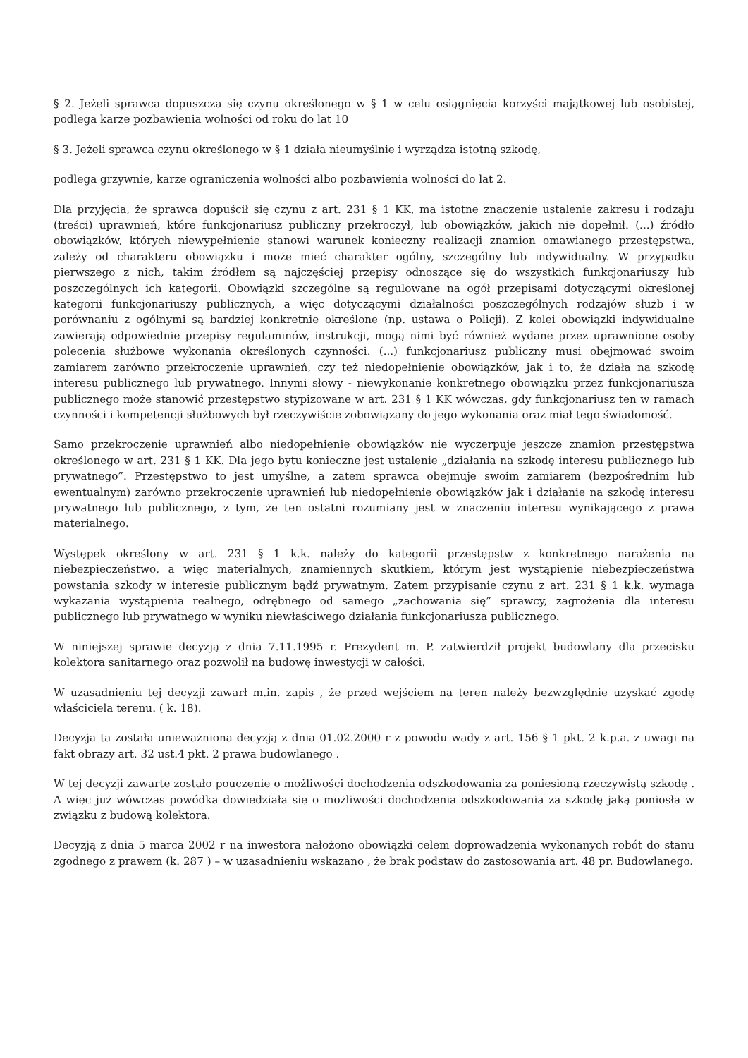§ 2. Jeżeli sprawca dopuszcza się czynu określonego w § 1 w celu osiągnięcia korzyści majątkowej lub osobistej, podlega karze pozbawienia wolności od roku do lat 10
§ 3. Jeżeli sprawca czynu określonego w § 1 działa nieumyślnie i wyrządza istotną szkodę,
podlega grzywnie, karze ograniczenia wolności albo pozbawienia wolności do lat 2.
Dla przyjęcia, że sprawca dopuścił się czynu z art. 231 § 1 KK, ma istotne znaczenie ustalenie zakresu i rodzaju (treści) uprawnień, które funkcjonariusz publiczny przekroczył, lub obowiązków, jakich nie dopełnił. (...) źródło obowiązków, których niewypełnienie stanowi warunek konieczny realizacji znamion omawianego przestępstwa, zależy od charakteru obowiązku i może mieć charakter ogólny, szczególny lub indywidualny. W przypadku pierwszego z nich, takim źródłem są najczęściej przepisy odnoszące się do wszystkich funkcjonariuszy lub poszczególnych ich kategorii. Obowiązki szczególne są regulowane na ogół przepisami dotyczącymi określonej kategorii funkcjonariuszy publicznych, a więc dotyczącymi działalności poszczególnych rodzajów służb i w porównaniu z ogólnymi są bardziej konkretnie określone (np. ustawa o Policji). Z kolei obowiązki indywidualne zawierają odpowiednie przepisy regulaminów, instrukcji, mogą nimi być również wydane przez uprawnione osoby polecenia służbowe wykonania określonych czynności. (...) funkcjonariusz publiczny musi obejmować swoim zamiarem zarówno przekroczenie uprawnień, czy też niedopełnienie obowiązków, jak i to, że działa na szkodę interesu publicznego lub prywatnego. Innymi słowy - niewykonanie konkretnego obowiązku przez funkcjonariusza publicznego może stanowić przestępstwo stypizowane w art. 231 § 1 KK wówczas, gdy funkcjonariusz ten w ramach czynności i kompetencji służbowych był rzeczywiście zobowiązany do jego wykonania oraz miał tego świadomość.
Samo przekroczenie uprawnień albo niedopełnienie obowiązków nie wyczerpuje jeszcze znamion przestępstwa określonego w art. 231 § 1 KK. Dla jego bytu konieczne jest ustalenie „działania na szkodę interesu publicznego lub prywatnego”. Przestępstwo to jest umyślne, a zatem sprawca obejmuje swoim zamiarem (bezpośrednim lub ewentualnym) zarówno przekroczenie uprawnień lub niedopełnienie obowiązków jak i działanie na szkodę interesu prywatnego lub publicznego, z tym, że ten ostatni rozumiany jest w znaczeniu interesu wynikającego z prawa materialnego.
Występek określony w art. 231 § 1 k.k. należy do kategorii przestępstw z konkretnego narażenia na niebezpieczeństwo, a więc materialnych, znamiennych skutkiem, którym jest wystąpienie niebezpieczeństwa powstania szkody w interesie publicznym bądź prywatnym. Zatem przypisanie czynu z art. 231 § 1 k.k. wymaga wykazania wystąpienia realnego, odrębnego od samego „zachowania się” sprawcy, zagrożenia dla interesu publicznego lub prywatnego w wyniku niewłaściwego działania funkcjonariusza publicznego.
W niniejszej sprawie decyzją z dnia 7.11.1995 r. Prezydent m. P. zatwierdził projekt budowlany dla przecisku kolektora sanitarnego oraz pozwolił na budowę inwestycji w całości.
W uzasadnieniu tej decyzji zawarł m.in. zapis , że przed wejściem na teren należy bezwzględnie uzyskać zgodę właściciela terenu. ( k. 18).
Decyzja ta została unieważniona decyzją z dnia 01.02.2000 r z powodu wady z art. 156 § 1 pkt. 2 k.p.a. z uwagi na fakt obrazy art. 32 ust.4 pkt. 2 prawa budowlanego .
W tej decyzji zawarte zostało pouczenie o możliwości dochodzenia odszkodowania za poniesioną rzeczywistą szkodę . A więc już wówczas powódka dowiedziała się o możliwości dochodzenia odszkodowania za szkodę jaką poniosła w związku z budową kolektora.
Decyzją z dnia 5 marca 2002 r na inwestora nałożono obowiązki celem doprowadzenia wykonanych robót do stanu zgodnego z prawem (k. 287 ) – w uzasadnieniu wskazano , że brak podstaw do zastosowania art. 48 pr. Budowlanego.